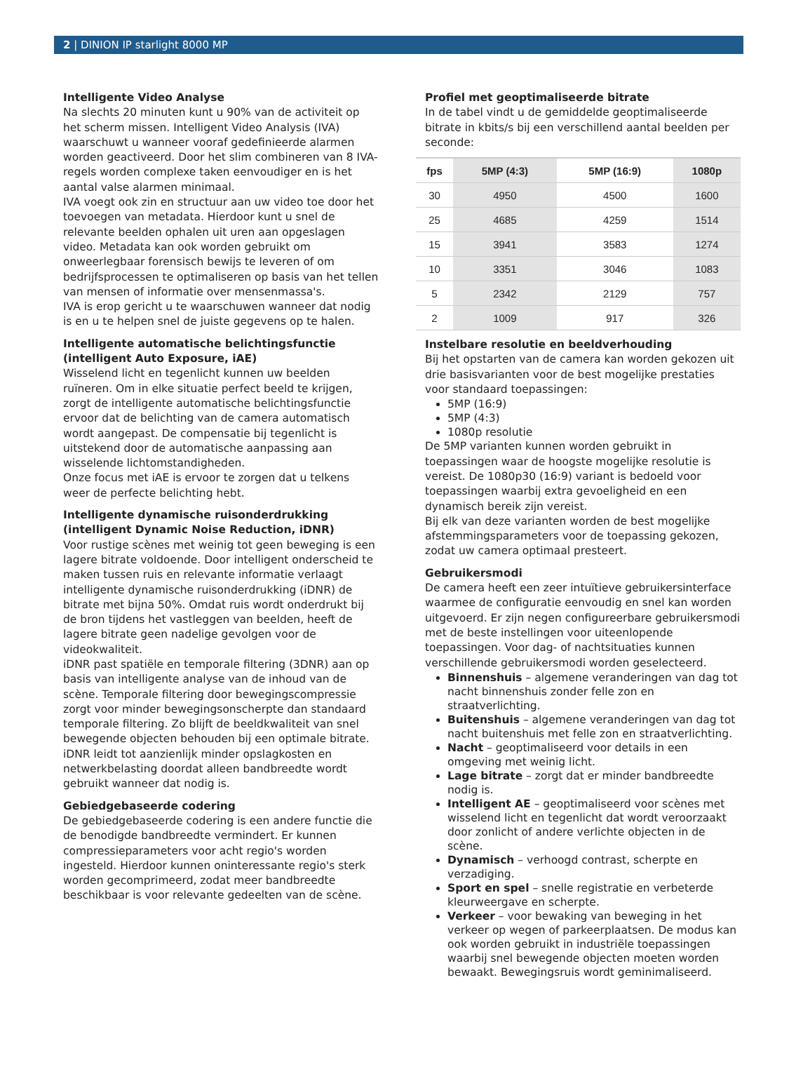2 | DINION IP starlight 8000 MP
Intelligente Video Analyse
Na slechts 20 minuten kunt u 90% van de activiteit op het scherm missen. Intelligent Video Analysis (IVA) waarschuwt u wanneer vooraf gedefinieerde alarmen worden geactiveerd. Door het slim combineren van 8 IVA-regels worden complexe taken eenvoudiger en is het aantal valse alarmen minimaal.
IVA voegt ook zin en structuur aan uw video toe door het toevoegen van metadata. Hierdoor kunt u snel de relevante beelden ophalen uit uren aan opgeslagen video. Metadata kan ook worden gebruikt om onweerlegbaar forensisch bewijs te leveren of om bedrijfsprocessen te optimaliseren op basis van het tellen van mensen of informatie over mensenmassa's.
IVA is erop gericht u te waarschuwen wanneer dat nodig is en u te helpen snel de juiste gegevens op te halen.
Intelligente automatische belichtingsfunctie (intelligent Auto Exposure, iAE)
Wisselend licht en tegenlicht kunnen uw beelden ruïneren. Om in elke situatie perfect beeld te krijgen, zorgt de intelligente automatische belichtingsfunctie ervoor dat de belichting van de camera automatisch wordt aangepast. De compensatie bij tegenlicht is uitstekend door de automatische aanpassing aan wisselende lichtomstandigheden.
Onze focus met iAE is ervoor te zorgen dat u telkens weer de perfecte belichting hebt.
Intelligente dynamische ruisonderdrukking (intelligent Dynamic Noise Reduction, iDNR)
Voor rustige scènes met weinig tot geen beweging is een lagere bitrate voldoende. Door intelligent onderscheid te maken tussen ruis en relevante informatie verlaagt intelligente dynamische ruisonderdrukking (iDNR) de bitrate met bijna 50%. Omdat ruis wordt onderdrukt bij de bron tijdens het vastleggen van beelden, heeft de lagere bitrate geen nadelige gevolgen voor de videokwaliteit.
iDNR past spatiële en temporale filtering (3DNR) aan op basis van intelligente analyse van de inhoud van de scène. Temporale filtering door bewegingscompressie zorgt voor minder bewegingsonscherpte dan standaard temporale filtering. Zo blijft de beeldkwaliteit van snel bewegende objecten behouden bij een optimale bitrate.
iDNR leidt tot aanzienlijk minder opslagkosten en netwerkbelasting doordat alleen bandbreedte wordt gebruikt wanneer dat nodig is.
Gebiedgebaseerde codering
De gebiedgebaseerde codering is een andere functie die de benodigde bandbreedte vermindert. Er kunnen compressieparameters voor acht regio's worden ingesteld. Hierdoor kunnen oninteressante regio's sterk worden gecomprimeerd, zodat meer bandbreedte beschikbaar is voor relevante gedeelten van de scène.
Profiel met geoptimaliseerde bitrate
In de tabel vindt u de gemiddelde geoptimaliseerde bitrate in kbits/s bij een verschillend aantal beelden per seconde:
| fps | 5MP (4:3) | 5MP (16:9) | 1080p |
| --- | --- | --- | --- |
| 30 | 4950 | 4500 | 1600 |
| 25 | 4685 | 4259 | 1514 |
| 15 | 3941 | 3583 | 1274 |
| 10 | 3351 | 3046 | 1083 |
| 5 | 2342 | 2129 | 757 |
| 2 | 1009 | 917 | 326 |
Instelbare resolutie en beeldverhouding
Bij het opstarten van de camera kan worden gekozen uit drie basisvarianten voor de best mogelijke prestaties voor standaard toepassingen:
5MP (16:9)
5MP (4:3)
1080p resolutie
De 5MP varianten kunnen worden gebruikt in toepassingen waar de hoogste mogelijke resolutie is vereist. De 1080p30 (16:9) variant is bedoeld voor toepassingen waarbij extra gevoeligheid en een dynamisch bereik zijn vereist.
Bij elk van deze varianten worden de best mogelijke afstemmingsparameters voor de toepassing gekozen, zodat uw camera optimaal presteert.
Gebruikersmodi
De camera heeft een zeer intuïtieve gebruikersinterface waarmee de configuratie eenvoudig en snel kan worden uitgevoerd. Er zijn negen configureerbare gebruikersmodi met de beste instellingen voor uiteenlopende toepassingen. Voor dag- of nachtsituaties kunnen verschillende gebruikersmodi worden geselecteerd.
Binnenshuis – algemene veranderingen van dag tot nacht binnenshuis zonder felle zon en straatverlichting.
Buitenshuis – algemene veranderingen van dag tot nacht buitenshuis met felle zon en straatverlichting.
Nacht – geoptimaliseerd voor details in een omgeving met weinig licht.
Lage bitrate – zorgt dat er minder bandbreedte nodig is.
Intelligent AE – geoptimaliseerd voor scènes met wisselend licht en tegenlicht dat wordt veroorzaakt door zonlicht of andere verlichte objecten in de scène.
Dynamisch – verhoogd contrast, scherpte en verzadiging.
Sport en spel – snelle registratie en verbeterde kleurweergave en scherpte.
Verkeer – voor bewaking van beweging in het verkeer op wegen of parkeerplaatsen. De modus kan ook worden gebruikt in industriële toepassingen waarbij snel bewegende objecten moeten worden bewaakt. Bewegingsruis wordt geminimaliseerd.